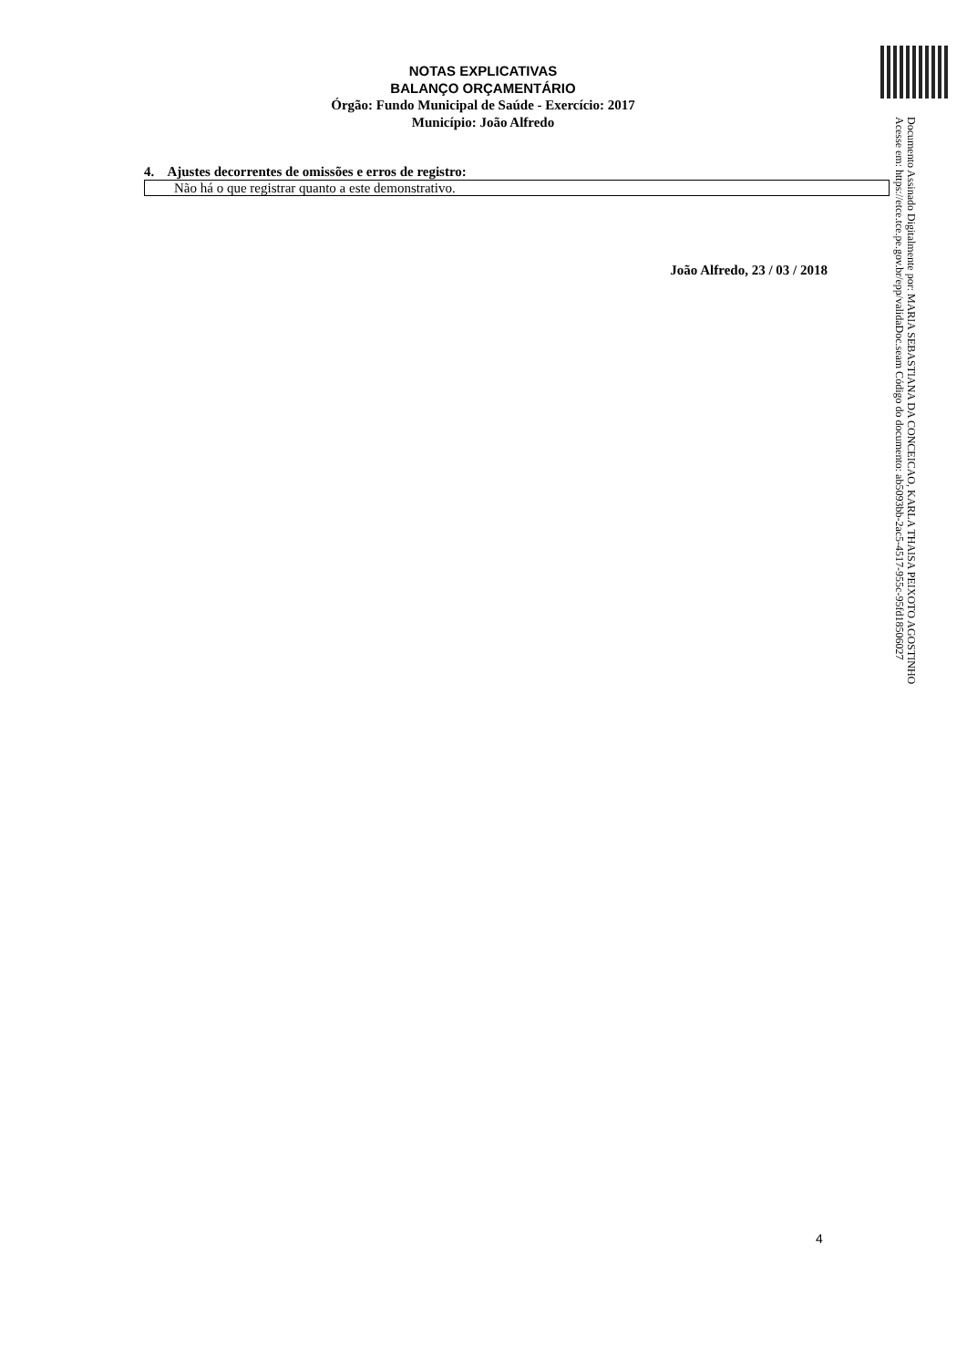NOTAS EXPLICATIVAS
BALANÇO ORÇAMENTÁRIO
Órgão: Fundo Municipal de Saúde - Exercício: 2017
Município: João Alfredo
4. Ajustes decorrentes de omissões e erros de registro:
Não há o que registrar quanto a este demonstrativo.
João Alfredo, 23 / 03 / 2018
Documento Assinado Digitalmente por: MARIA SEBASTIANA DA CONCEICAO, KARLA THAISA PEIXOTO AGOSTINHO
Acesse em: https://etce.tce.pe.gov.br/epp/validaDoc.seam Código do documento: ab5093bb-2ac5-4517-955c-95fd18506027
4